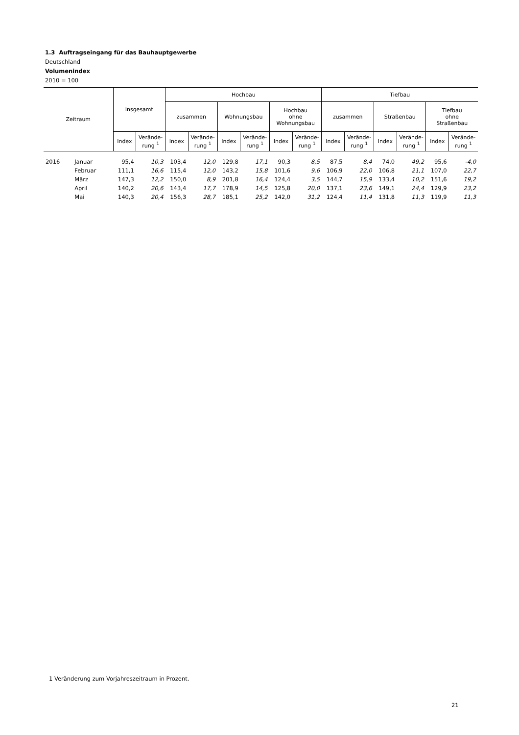1.3 Auftragseingang für das Bauhauptgewerbe
Deutschland
Volumenindex
2010 = 100
| Zeitraum | | Insgesamt | | Hochbau | | | | | | Tiefbau | | | | | |
| --- | --- | --- | --- | --- | --- | --- | --- | --- | --- | --- | --- | --- | --- | --- | --- |
| | | | | zusammen | | Wohnungsbau | | Hochbau ohne Wohnungsbau | | zusammen | | Straßenbau | | Tiefbau ohne Straßenbau | |
| | | Index | Verände- rung <sup>1</sup> | Index | Verände- rung <sup>1</sup> | Index | Verände- rung <sup>1</sup> | Index | Verände- rung <sup>1</sup> | Index | Verände- rung <sup>1</sup> | Index | Verände- rung <sup>1</sup> | Index | Verände- rung <sup>1</sup> |
| 2016 | Januar | 95,4 | 10,3 | 103,4 | 12,0 | 129,8 | 17,1 | 90,3 | 8,5 | 87,5 | 8,4 | 74,0 | 49,2 | 95,6 | -4,0 |
| | Februar | 111,1 | 16,6 | 115,4 | 12,0 | 143,2 | 15,8 | 101,6 | 9,6 | 106,9 | 22,0 | 106,8 | 21,1 | 107,0 | 22,7 |
| | März | 147,3 | 12,2 | 150,0 | 8,9 | 201,8 | 16,4 | 124,4 | 3,5 | 144,7 | 15,9 | 133,4 | 10,2 | 151,6 | 19,2 |
| | April | 140,2 | 20,6 | 143,4 | 17,7 | 178,9 | 14,5 | 125,8 | 20,0 | 137,1 | 23,6 | 149,1 | 24,4 | 129,9 | 23,2 |
| | Mai | 140,3 | 20,4 | 156,3 | 28,7 | 185,1 | 25,2 | 142,0 | 31,2 | 124,4 | 11,4 | 131,8 | 11,3 | 119,9 | 11,3 |
1 Veränderung zum Vorjahreszeitraum in Prozent.
21